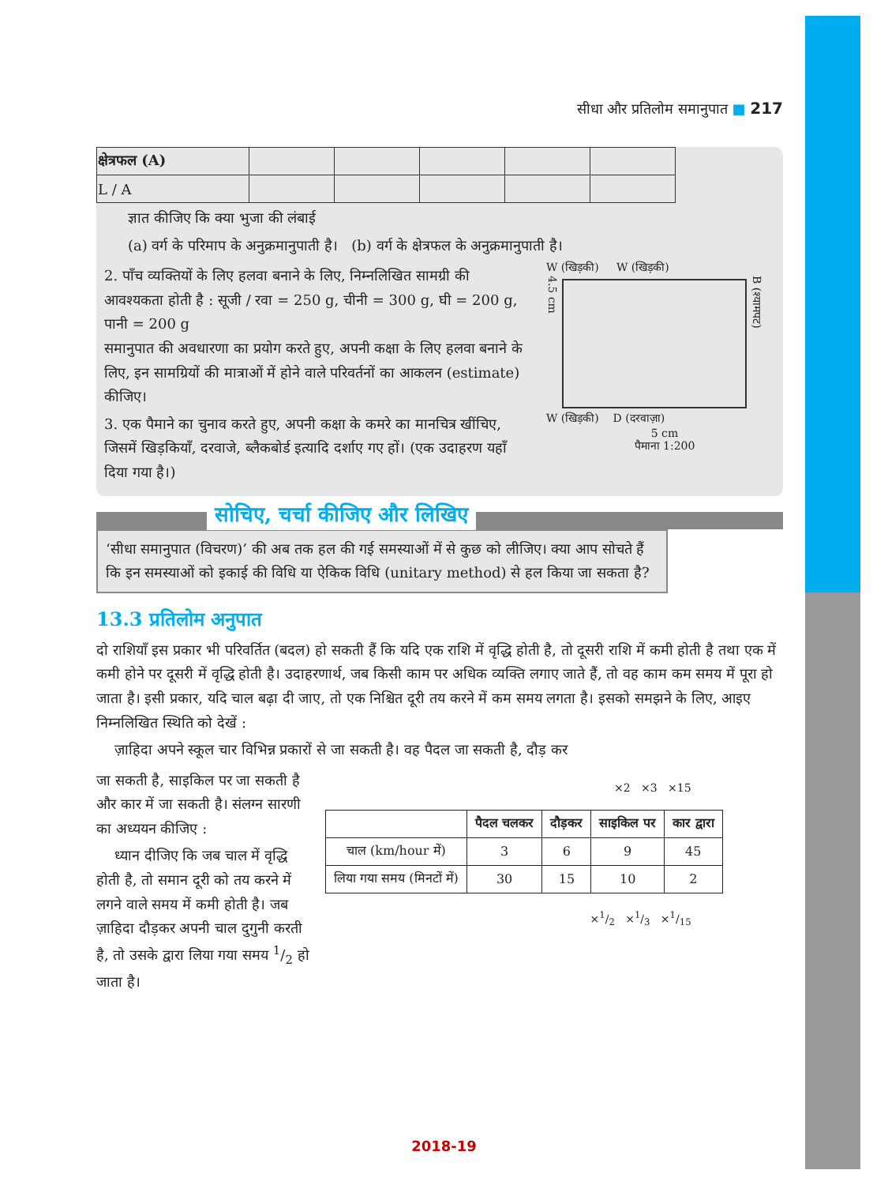सीधा और प्रतिलोम समानुपात ■ 217
| क्षेत्रफल (A) | | | | | |
| L / A | | | | | |
ज्ञात कीजिए कि क्या भुजा की लंबाई
(a) वर्ग के परिमाप के अनुक्रमानुपाती है। (b) वर्ग के क्षेत्रफल के अनुक्रमानुपाती है।
2. पाँच व्यक्तियों के लिए हलवा बनाने के लिए, निम्नलिखित सामग्री की आवश्यकता होती है : सूजी / रवा = 250 g, चीनी = 300 g, घी = 200 g, पानी = 200 g
समानुपात की अवधारणा का प्रयोग करते हुए, अपनी कक्षा के लिए हलवा बनाने के लिए, इन सामग्रियों की मात्राओं में होने वाले परिवर्तनों का आकलन (estimate) कीजिए।
3. एक पैमाने का चुनाव करते हुए, अपनी कक्षा के कमरे का मानचित्र खींचिए, जिसमें खिड़कियाँ, दरवाजे, ब्लैकबोर्ड इत्यादि दर्शाए गए हों। (एक उदाहरण यहाँ दिया गया है।)
W (खिड़की) W (खिड़की)
4.5 cm
B (श्यामपट)
W (खिड़की) D (दरवाज़ा)
5 cm
पैमाना 1:200
सोचिए, चर्चा कीजिए और लिखिए
‘सीधा समानुपात (विचरण)’ की अब तक हल की गई समस्याओं में से कुछ को लीजिए। क्या आप सोचते हैं कि इन समस्याओं को इकाई की विधि या ऐकिक विधि (unitary method) से हल किया जा सकता है?
13.3 प्रतिलोम अनुपात
दो राशियाँ इस प्रकार भी परिवर्तित (बदल) हो सकती हैं कि यदि एक राशि में वृद्धि होती है, तो दूसरी राशि में कमी होती है तथा एक में कमी होने पर दूसरी में वृद्धि होती है। उदाहरणार्थ, जब किसी काम पर अधिक व्यक्ति लगाए जाते हैं, तो वह काम कम समय में पूरा हो जाता है। इसी प्रकार, यदि चाल बढ़ा दी जाए, तो एक निश्चित दूरी तय करने में कम समय लगता है। इसको समझने के लिए, आइए निम्नलिखित स्थिति को देखें :
ज़ाहिदा अपने स्कूल चार विभिन्न प्रकारों से जा सकती है। वह पैदल जा सकती है, दौड़ कर
जा सकती है, साइकिल पर जा सकती है और कार में जा सकती है। संलग्न सारणी का अध्ययन कीजिए :
ध्यान दीजिए कि जब चाल में वृद्धि होती है, तो समान दूरी को तय करने में लगने वाले समय में कमी होती है। जब ज़ाहिदा दौड़कर अपनी चाल दुगुनी करती है, तो उसके द्वारा लिया गया समय 1/2 हो जाता है।
×2 ×3 ×15
| | पैदल चलकर | दौड़कर | साइकिल पर | कार द्वारा |
| --- | --- | --- | --- | --- |
| चाल (km/hour में) | 3 | 6 | 9 | 45 |
| लिया गया समय (मिनटों में) | 30 | 15 | 10 | 2 |
×1/2 ×1/3 ×1/15
2018-19